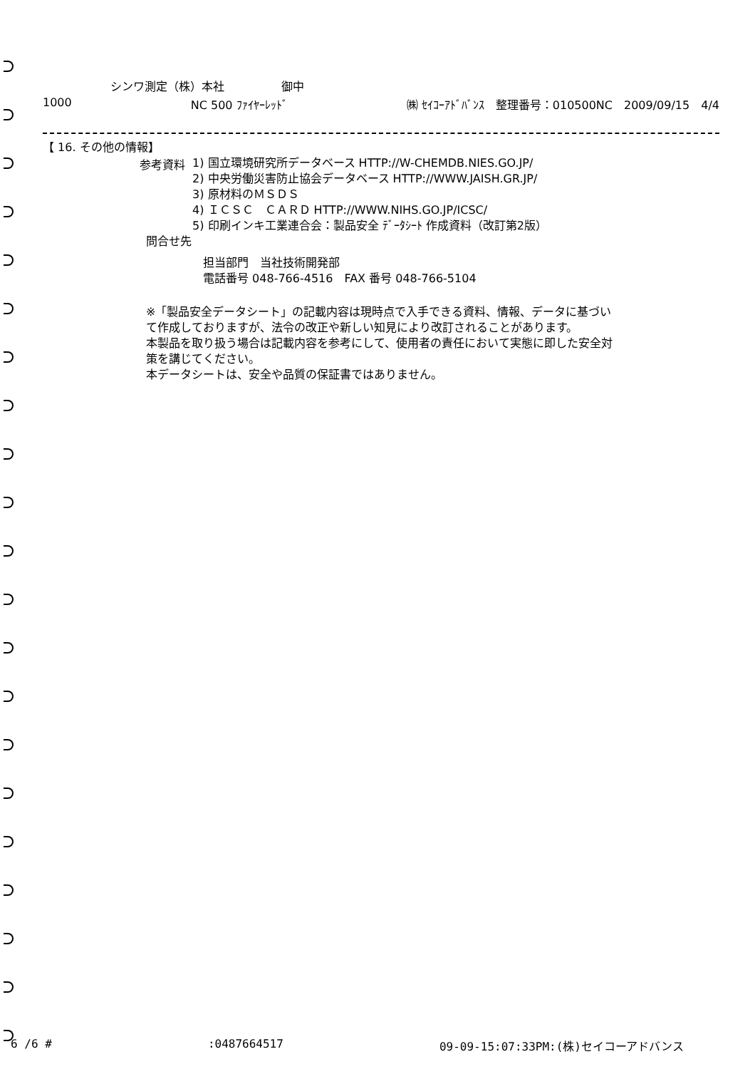シンワ測定（株）本社　　　　　御中
1000 NC 500 ﾌｧｲﾔｰﾚｯﾄﾞ ㈱ ｾｲｺｰｱﾄﾞﾊﾞﾝｽ　整理番号：010500NC　2009/09/15　4/4
【 16. その他の情報】
参考資料
1) 国立環境研究所データベース HTTP://W-CHEMDB.NIES.GO.JP/
2) 中央労働災害防止協会データベース HTTP://WWW.JAISH.GR.JP/
3) 原材料のＭＳＤＳ
4) ＩＣＳＣ　ＣＡＲＤ HTTP://WWW.NIHS.GO.JP/ICSC/
5) 印刷インキ工業連合会：製品安全 ﾃﾞｰﾀｼｰﾄ 作成資料（改訂第2版）
問合せ先
担当部門　当社技術開発部
電話番号 048-766-4516　FAX 番号 048-766-5104
※「製品安全データシート」の記載内容は現時点で入手できる資料、情報、データに基づいて作成しておりますが、法令の改正や新しい知見により改訂されることがあります。
本製品を取り扱う場合は記載内容を参考にして、使用者の責任において実態に即した安全対策を講じてください。
本データシートは、安全や品質の保証書ではありません。
6 /6 #:0487664517 09-09-15:07:33PM:(株)セイコーアドバンス